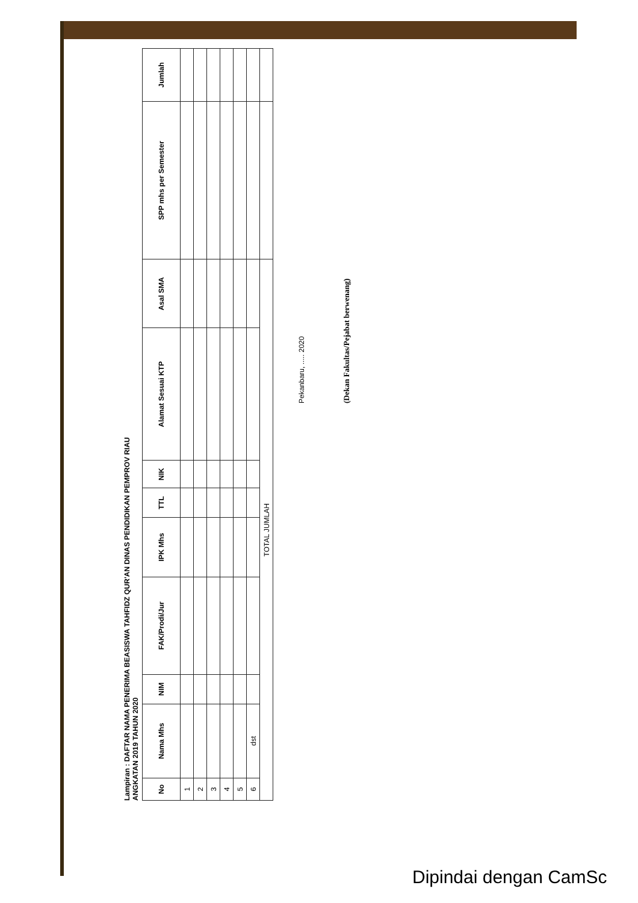Lampiran : DAFTAR NAMA PENERIMA BEASISWA TAHFIDZ QUR'AN DINAS PENDIDIKAN PEMPROV RIAU
ANGKATAN 2019 TAHUN 2020
| No | Nama Mhs | NIM | FAK/Prodi/Jur | IPK Mhs | TTL | NIK | Alamat Sesuai KTP | Asal SMA | SPP mhs per Semester | Jumlah |
| --- | --- | --- | --- | --- | --- | --- | --- | --- | --- | --- |
| 1 | | | | | | | | | | |
| 2 | | | | | | | | | | |
| 3 | | | | | | | | | | |
| 4 | | | | | | | | | | |
| 5 | | | | | | | | | | |
| 6 | dst | | | | | | | | | |
| TOTAL JUMLAH | | | | | | | | | | |
Pekanbaru, ..... 2020
(Dekan Fakultas/Pejabat berwenang)
Dipindai dengan CamSc